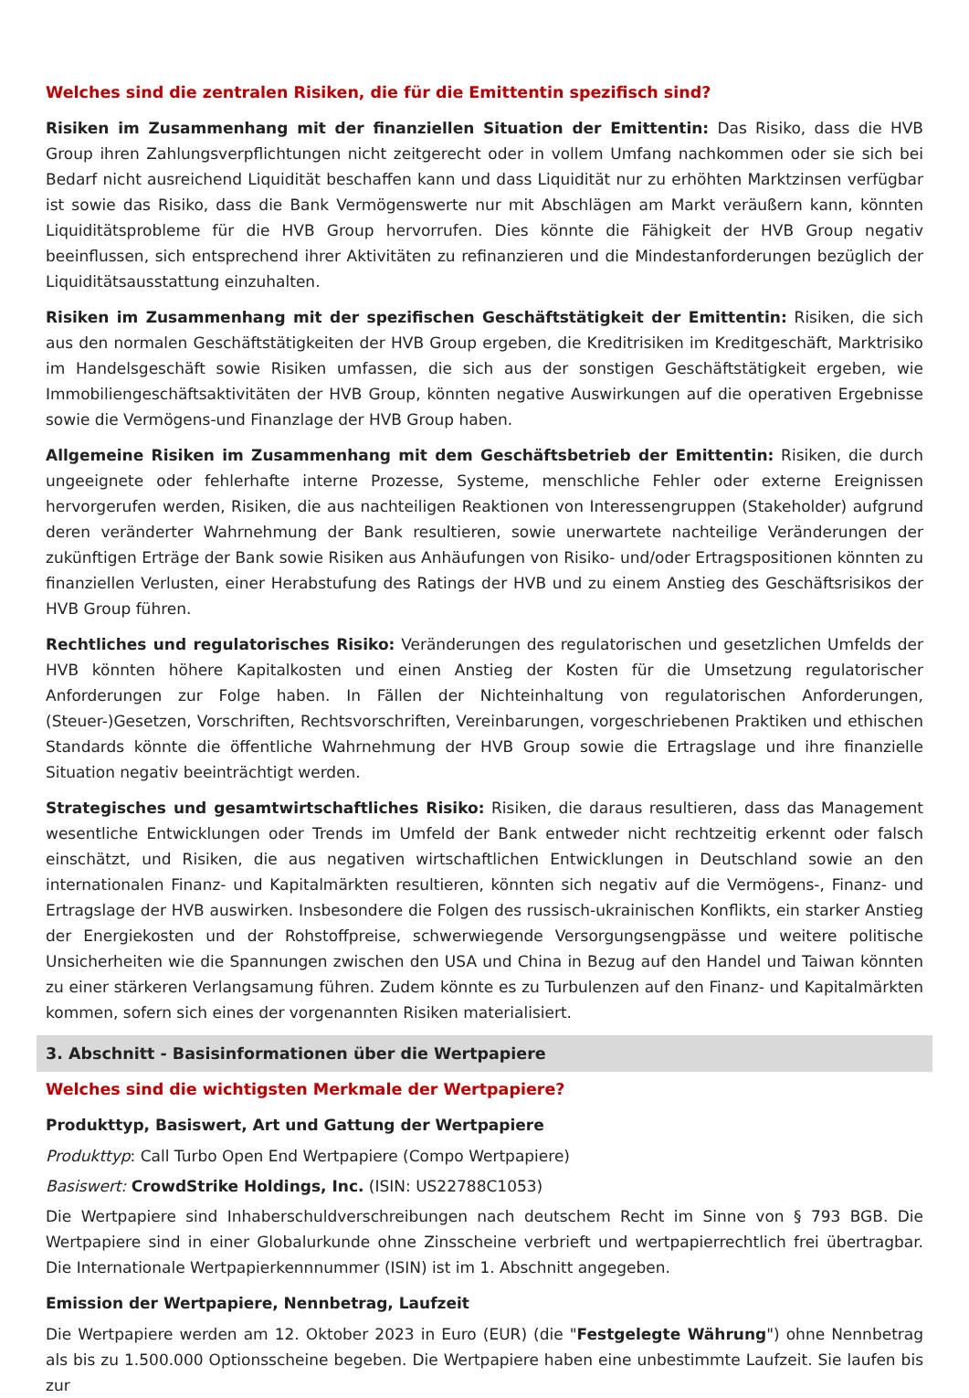Welches sind die zentralen Risiken, die für die Emittentin spezifisch sind?
Risiken im Zusammenhang mit der finanziellen Situation der Emittentin: Das Risiko, dass die HVB Group ihren Zahlungsverpflichtungen nicht zeitgerecht oder in vollem Umfang nachkommen oder sie sich bei Bedarf nicht ausreichend Liquidität beschaffen kann und dass Liquidität nur zu erhöhten Marktzinsen verfügbar ist sowie das Risiko, dass die Bank Vermögenswerte nur mit Abschlägen am Markt veräußern kann, könnten Liquiditätsprobleme für die HVB Group hervorrufen. Dies könnte die Fähigkeit der HVB Group negativ beeinflussen, sich entsprechend ihrer Aktivitäten zu refinanzieren und die Mindestanforderungen bezüglich der Liquiditätsausstattung einzuhalten.
Risiken im Zusammenhang mit der spezifischen Geschäftstätigkeit der Emittentin: Risiken, die sich aus den normalen Geschäftstätigkeiten der HVB Group ergeben, die Kreditrisiken im Kreditgeschäft, Marktrisiko im Handelsgeschäft sowie Risiken umfassen, die sich aus der sonstigen Geschäftstätigkeit ergeben, wie Immobiliengeschäftsaktivitäten der HVB Group, könnten negative Auswirkungen auf die operativen Ergebnisse sowie die Vermögens-und Finanzlage der HVB Group haben.
Allgemeine Risiken im Zusammenhang mit dem Geschäftsbetrieb der Emittentin: Risiken, die durch ungeeignete oder fehlerhafte interne Prozesse, Systeme, menschliche Fehler oder externe Ereignissen hervorgerufen werden, Risiken, die aus nachteiligen Reaktionen von Interessengruppen (Stakeholder) aufgrund deren veränderter Wahrnehmung der Bank resultieren, sowie unerwartete nachteilige Veränderungen der zukünftigen Erträge der Bank sowie Risiken aus Anhäufungen von Risiko- und/oder Ertragspositionen könnten zu finanziellen Verlusten, einer Herabstufung des Ratings der HVB und zu einem Anstieg des Geschäftsrisikos der HVB Group führen.
Rechtliches und regulatorisches Risiko: Veränderungen des regulatorischen und gesetzlichen Umfelds der HVB könnten höhere Kapitalkosten und einen Anstieg der Kosten für die Umsetzung regulatorischer Anforderungen zur Folge haben. In Fällen der Nichteinhaltung von regulatorischen Anforderungen, (Steuer-)Gesetzen, Vorschriften, Rechtsvorschriften, Vereinbarungen, vorgeschriebenen Praktiken und ethischen Standards könnte die öffentliche Wahrnehmung der HVB Group sowie die Ertragslage und ihre finanzielle Situation negativ beeinträchtigt werden.
Strategisches und gesamtwirtschaftliches Risiko: Risiken, die daraus resultieren, dass das Management wesentliche Entwicklungen oder Trends im Umfeld der Bank entweder nicht rechtzeitig erkennt oder falsch einschätzt, und Risiken, die aus negativen wirtschaftlichen Entwicklungen in Deutschland sowie an den internationalen Finanz- und Kapitalmärkten resultieren, könnten sich negativ auf die Vermögens-, Finanz- und Ertragslage der HVB auswirken. Insbesondere die Folgen des russisch-ukrainischen Konflikts, ein starker Anstieg der Energiekosten und der Rohstoffpreise, schwerwiegende Versorgungsengpässe und weitere politische Unsicherheiten wie die Spannungen zwischen den USA und China in Bezug auf den Handel und Taiwan könnten zu einer stärkeren Verlangsamung führen. Zudem könnte es zu Turbulenzen auf den Finanz- und Kapitalmärkten kommen, sofern sich eines der vorgenannten Risiken materialisiert.
3. Abschnitt - Basisinformationen über die Wertpapiere
Welches sind die wichtigsten Merkmale der Wertpapiere?
Produkttyp, Basiswert, Art und Gattung der Wertpapiere
Produkttyp: Call Turbo Open End Wertpapiere (Compo Wertpapiere)
Basiswert: CrowdStrike Holdings, Inc. (ISIN: US22788C1053)
Die Wertpapiere sind Inhaberschuldverschreibungen nach deutschem Recht im Sinne von § 793 BGB. Die Wertpapiere sind in einer Globalurkunde ohne Zinsscheine verbrieft und wertpapierrechtlich frei übertragbar. Die Internationale Wertpapierkennnummer (ISIN) ist im 1. Abschnitt angegeben.
Emission der Wertpapiere, Nennbetrag, Laufzeit
Die Wertpapiere werden am 12. Oktober 2023 in Euro (EUR) (die "Festgelegte Währung") ohne Nennbetrag als bis zu 1.500.000 Optionsscheine begeben. Die Wertpapiere haben eine unbestimmte Laufzeit. Sie laufen bis zur